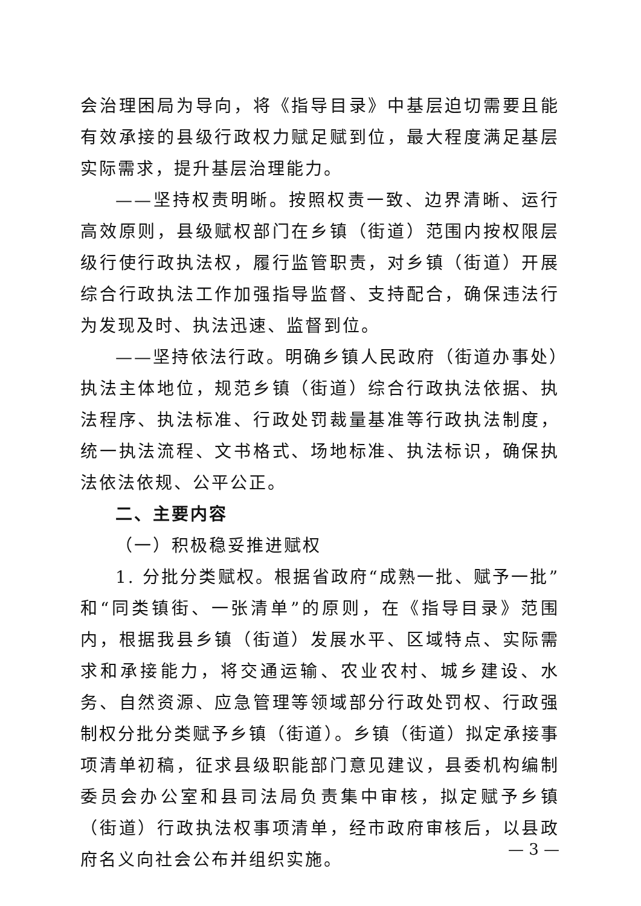会治理困局为导向，将《指导目录》中基层迫切需要且能有效承接的县级行政权力赋足赋到位，最大程度满足基层实际需求，提升基层治理能力。
——坚持权责明晰。按照权责一致、边界清晰、运行高效原则，县级赋权部门在乡镇（街道）范围内按权限层级行使行政执法权，履行监管职责，对乡镇（街道）开展综合行政执法工作加强指导监督、支持配合，确保违法行为发现及时、执法迅速、监督到位。
——坚持依法行政。明确乡镇人民政府（街道办事处）执法主体地位，规范乡镇（街道）综合行政执法依据、执法程序、执法标准、行政处罚裁量基准等行政执法制度，统一执法流程、文书格式、场地标准、执法标识，确保执法依法依规、公平公正。
二、主要内容
（一）积极稳妥推进赋权
1. 分批分类赋权。根据省政府“成熟一批、赋予一批”和“同类镇街、一张清单”的原则，在《指导目录》范围内，根据我县乡镇（街道）发展水平、区域特点、实际需求和承接能力，将交通运输、农业农村、城乡建设、水务、自然资源、应急管理等领域部分行政处罚权、行政强制权分批分类赋予乡镇（街道）。乡镇（街道）拟定承接事项清单初稿，征求县级职能部门意见建议，县委机构编制委员会办公室和县司法局负责集中审核，拟定赋予乡镇（街道）行政执法权事项清单，经市政府审核后，以县政府名义向社会公布并组织实施。
— 3 —